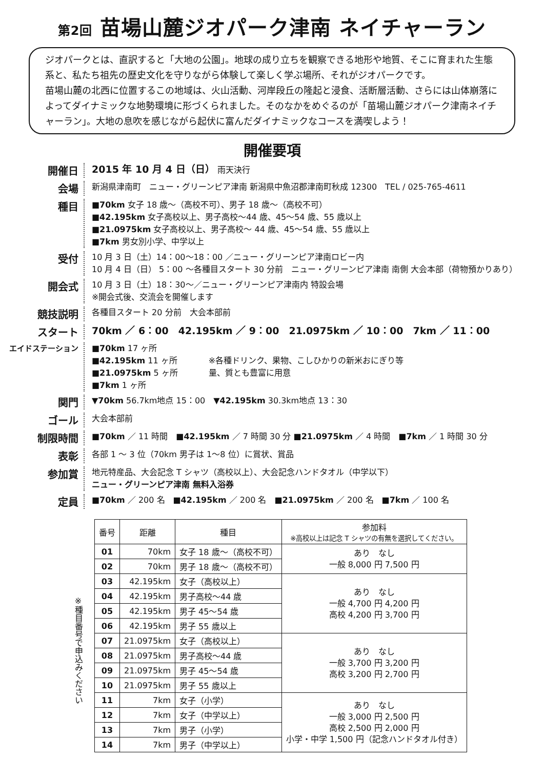第2回 苗場山麓ジオパーク津南 ネイチャーラン
ジオパークとは、直訳すると「大地の公園」。地球の成り立ちを観察できる地形や地質、そこに育まれた生態系と、私たち祖先の歴史文化を守りながら体験して楽しく学ぶ場所、それがジオパークです。
苗場山麓の北西に位置するこの地域は、火山活動、河岸段丘の隆起と浸食、活断層活動、さらには山体崩落によってダイナミックな地勢環境に形づくられました。そのなかをめぐるのが「苗場山麓ジオパーク津南ネイチャーラン」。大地の息吹を感じながら起伏に富んだダイナミックなコースを満喫しよう！
開催要項
開催日
2015 年 10 月 4 日（日） 雨天決行
会場
新潟県津南町　ニュー・グリーンピア津南 新潟県中魚沼郡津南町秋成 12300　TEL / 025-765-4611
種目
■70km 女子 18 歳〜（高校不可）、男子 18 歳〜（高校不可）
■42.195km 女子高校以上、男子高校〜44 歳、45〜54 歳、55 歳以上
■21.0975km 女子高校以上、男子高校〜 44 歳、45〜54 歳、55 歳以上
■7km 男女別小学、中学以上
受付
10 月 3 日（土）14：00〜18：00 ／ニュー・グリーンピア津南ロビー内
10 月 4 日（日） 5：00 〜各種目スタート 30 分前　ニュー・グリーンピア津南 南側 大会本部（荷物預かりあり）
開会式
10 月 3 日（土）18：30〜／ニュー・グリーンピア津南内 特設会場
※開会式後、交流会を開催します
競技説明
各種目スタート 20 分前　大会本部前
スタート
70km ／ 6：00　42.195km ／ 9：00　21.0975km ／ 10：00　7km ／ 11：00
エイドステーション
■70km 17 ヶ所
■42.195km 11 ヶ所
■21.0975km 5 ヶ所
■7km 1 ヶ所
※各種ドリンク、果物、こしひかりの新米おにぎり等
量、質とも豊富に用意
関門
▼70km 56.7km地点 15：00　▼42.195km 30.3km地点 13：30
ゴール
大会本部前
制限時間
■70km ／ 11 時間　■42.195km ／ 7 時間 30 分 ■21.0975km ／ 4 時間　■7km ／ 1 時間 30 分
表彰
各部 1 〜 3 位（70km 男子は 1〜8 位）に賞状、賞品
参加賞
地元特産品、大会記念 T シャツ（高校以上）、大会記念ハンドタオル（中学以下）
ニュー・グリーンピア津南 無料入浴券
定員
■70km ／ 200 名　■42.195km ／ 200 名　■21.0975km ／ 200 名　■7km ／ 100 名
※種目番号で申込みください
| 番号 | 距離 | 種目 | 参加料 ※高校以上は記念 T シャツの有無を選択してください。 |
| --- | --- | --- | --- |
| 01 | 70km | 女子 18 歳〜（高校不可） | あり なし 一般 8,000 円 7,500 円 |
| 02 | 70km | 男子 18 歳〜（高校不可） | |
| 03 | 42.195km | 女子（高校以上） | あり なし 一般 4,700 円 4,200 円 高校 4,200 円 3,700 円 |
| 04 | 42.195km | 男子高校〜44 歳 | |
| 05 | 42.195km | 男子 45〜54 歳 | |
| 06 | 42.195km | 男子 55 歳以上 | |
| 07 | 21.0975km | 女子（高校以上） | あり なし 一般 3,700 円 3,200 円 高校 3,200 円 2,700 円 |
| 08 | 21.0975km | 男子高校〜44 歳 | |
| 09 | 21.0975km | 男子 45〜54 歳 | |
| 10 | 21.0975km | 男子 55 歳以上 | |
| 11 | 7km | 女子（小学） | あり なし 一般 3,000 円 2,500 円 高校 2,500 円 2,000 円 小学・中学 1,500 円（記念ハンドタオル付き） |
| 12 | 7km | 女子（中学以上） | |
| 13 | 7km | 男子（小学） | |
| 14 | 7km | 男子（中学以上） | |